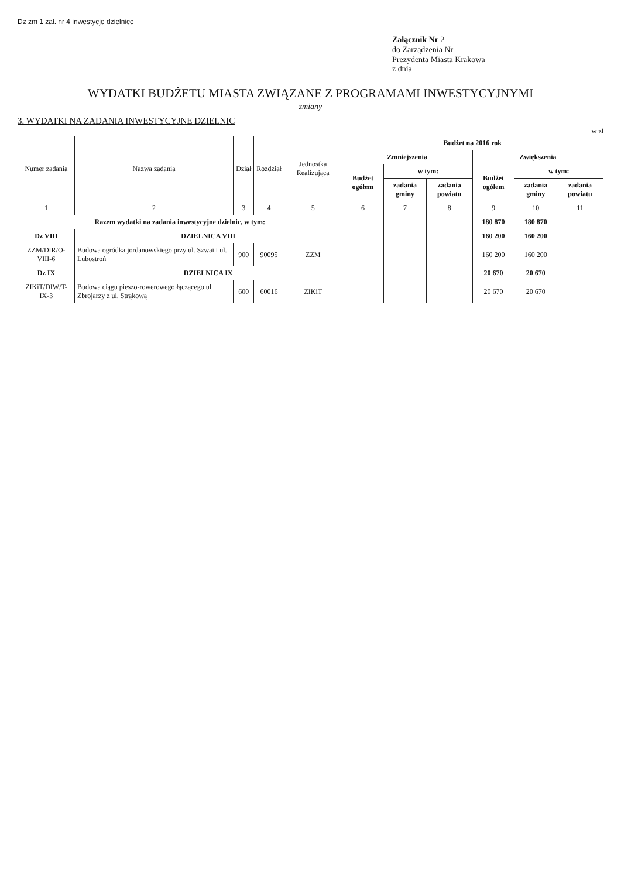Dz zm 1 zał. nr 4 inwestycje dzielnice
Załącznik Nr 2
do Zarządzenia Nr
Prezydenta Miasta Krakowa
z dnia
WYDATKI BUDŻETU MIASTA ZWIĄZANE Z PROGRAMAMI INWESTYCYJNYMI
zmiany
3. WYDATKI NA ZADANIA INWESTYCYJNE DZIELNIC
w zł
| Numer zadania | Nazwa zadania | Dział | Rozdział | Jednostka Realizująca | Budżet na 2016 rok | | | | | |
| --- | --- | --- | --- | --- | --- | --- | --- | --- | --- | --- |
| | | | | | Zmniejszenia | | | Zwiększenia | | |
| | | | | | Budżet ogółem | w tym: | | Budżet ogółem | w tym: | |
| | | | | | | zadania gminy | zadania powiatu | | zadania gminy | zadania powiatu |
| 1 | 2 | 3 | 4 | 5 | 6 | 7 | 8 | 9 | 10 | 11 |
| Razem wydatki na zadania inwestycyjne dzielnic, w tym: | | | | | | | | 180 870 | 180 870 | |
| Dz VIII | DZIELNICA VIII | | | | | | | 160 200 | 160 200 | |
| ZZM/DIR/O-VIII-6 | Budowa ogródka jordanowskiego przy ul. Szwai i ul. Lubostroń | 900 | 90095 | ZZM | | | | 160 200 | 160 200 | |
| Dz IX | DZIELNICA IX | | | | | | | 20 670 | 20 670 | |
| ZIKiT/DIW/T-IX-3 | Budowa ciągu pieszo-rowerowego łączącego ul. Zbrojarzy z ul. Strąkową | 600 | 60016 | ZIKiT | | | | 20 670 | 20 670 | |